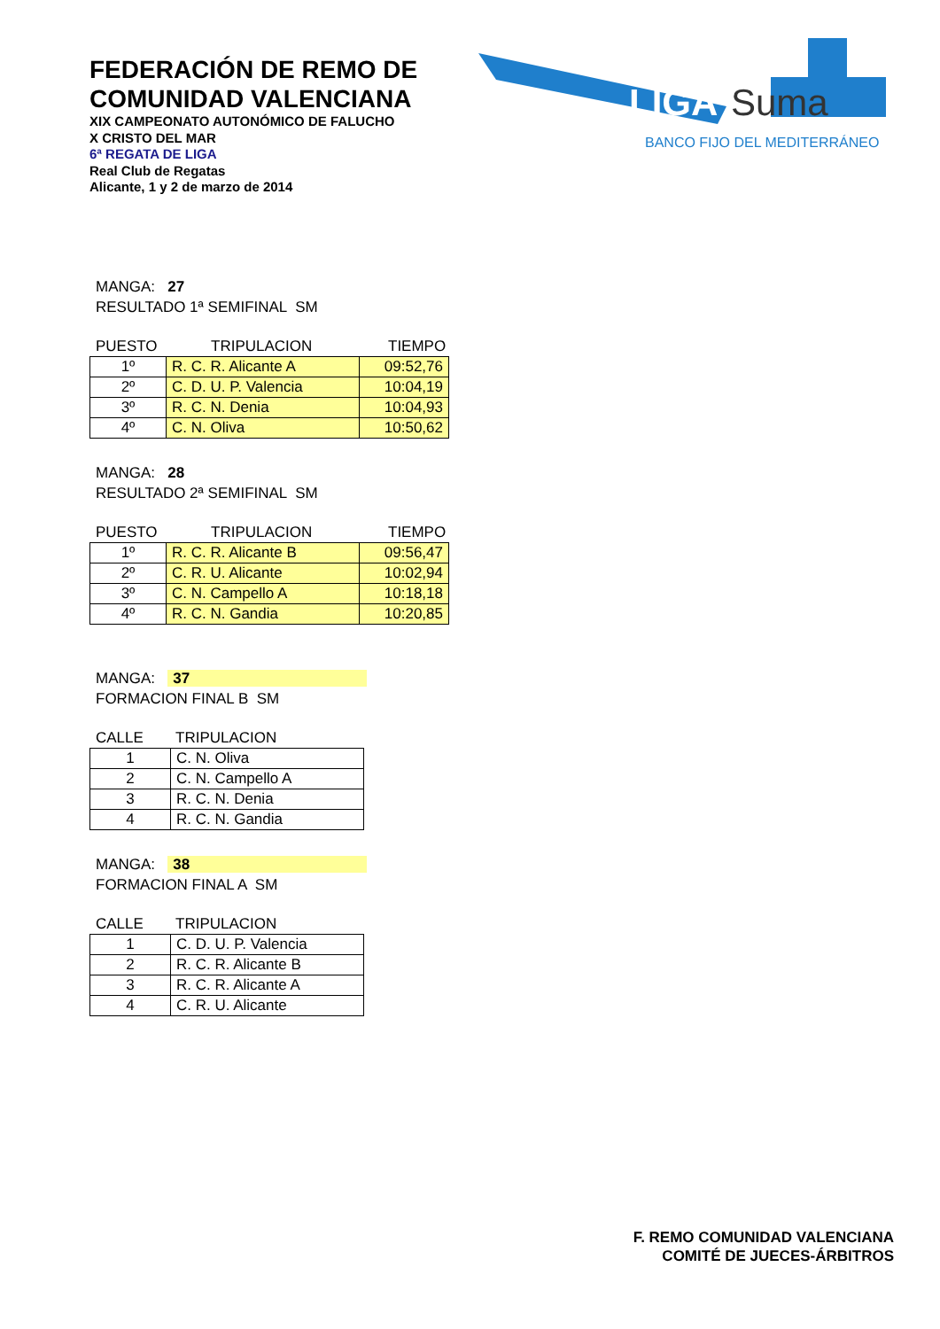FEDERACIÓN DE REMO DE
COMUNIDAD VALENCIANA
XIX CAMPEONATO AUTONÓMICO DE FALUCHO
X CRISTO DEL MAR
6ª REGATA DE LIGA
Real Club de Regatas
Alicante, 1 y 2 de marzo de 2014
LIGA
Suma
BANCO FIJO DEL MEDITERRÁNEO
MANGA: 27
RESULTADO 1ª SEMIFINAL SM
PUESTO TRIPULACION TIEMPO
| 1º | R. C. R. Alicante A | 09:52,76 |
| 2º | C. D. U. P. Valencia | 10:04,19 |
| 3º | R. C. N. Denia | 10:04,93 |
| 4º | C. N. Oliva | 10:50,62 |
MANGA: 28
RESULTADO 2ª SEMIFINAL SM
PUESTO TRIPULACION TIEMPO
| 1º | R. C. R. Alicante B | 09:56,47 |
| 2º | C. R. U. Alicante | 10:02,94 |
| 3º | C. N. Campello A | 10:18,18 |
| 4º | R. C. N. Gandia | 10:20,85 |
MANGA: 37
FORMACION FINAL B SM
CALLE TRIPULACION
| 1 | C. N. Oliva |
| 2 | C. N. Campello A |
| 3 | R. C. N. Denia |
| 4 | R. C. N. Gandia |
MANGA: 38
FORMACION FINAL A SM
CALLE TRIPULACION
| 1 | C. D. U. P. Valencia |
| 2 | R. C. R. Alicante B |
| 3 | R. C. R. Alicante A |
| 4 | C. R. U. Alicante |
F. REMO COMUNIDAD VALENCIANA
COMITÉ DE JUECES-ÁRBITROS